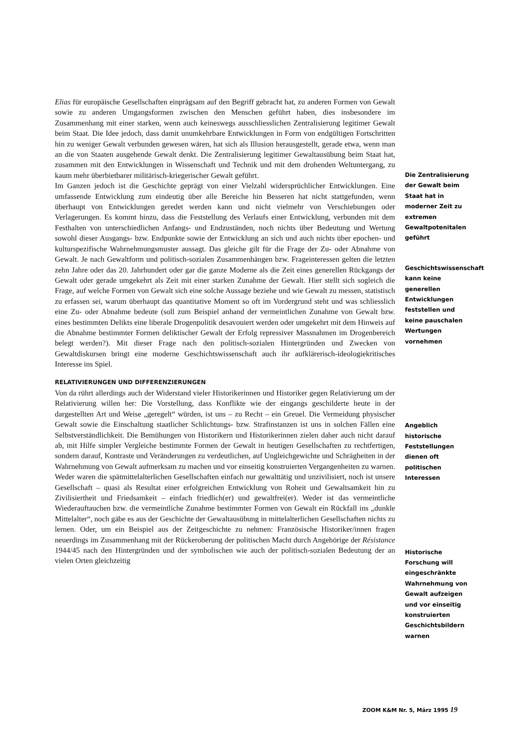Elias für europäische Gesellschaften einprägsam auf den Begriff gebracht hat, zu anderen Formen von Gewalt sowie zu anderen Umgangsformen zwischen den Menschen geführt haben, dies insbesondere im Zusammenhang mit einer starken, wenn auch keineswegs ausschliesslichen Zentralisierung legitimer Gewalt beim Staat. Die Idee jedoch, dass damit unumkehrbare Entwicklungen in Form von endgültigen Fortschritten hin zu weniger Gewalt verbunden gewesen wären, hat sich als Illusion herausgestellt, gerade etwa, wenn man an die von Staaten ausgehende Gewalt denkt. Die Zentralisierung legitimer Gewaltausübung beim Staat hat, zusammen mit den Entwicklungen in Wissenschaft und Technik und mit dem drohenden Weltuntergang, zu kaum mehr überbietbarer militärisch-kriegerischer Gewalt geführt.
Im Ganzen jedoch ist die Geschichte geprägt von einer Vielzahl widersprüchlicher Entwicklungen. Eine umfassende Entwicklung zum eindeutig über alle Bereiche hin Besseren hat nicht stattgefunden, wenn überhaupt von Entwicklungen geredet werden kann und nicht vielmehr von Verschiebungen oder Verlagerungen. Es kommt hinzu, dass die Feststellung des Verlaufs einer Entwicklung, verbunden mit dem Festhalten von unterschiedlichen Anfangs- und Endzuständen, noch nichts über Bedeutung und Wertung sowohl dieser Ausgangs- bzw. Endpunkte sowie der Entwicklung an sich und auch nichts über epochen- und kulturspezifische Wahrnehmungsmuster aussagt. Das gleiche gilt für die Frage der Zu- oder Abnahme von Gewalt. Je nach Gewaltform und politisch-sozialen Zusammenhängen bzw. Frageinteressen gelten die letzten zehn Jahre oder das 20. Jahrhundert oder gar die ganze Moderne als die Zeit eines generellen Rückgangs der Gewalt oder gerade umgekehrt als Zeit mit einer starken Zunahme der Gewalt. Hier stellt sich sogleich die Frage, auf welche Formen von Gewalt sich eine solche Aussage beziehe und wie Gewalt zu messen, statistisch zu erfassen sei, warum überhaupt das quantitative Moment so oft im Vordergrund steht und was schliesslich eine Zu- oder Abnahme bedeute (soll zum Beispiel anhand der vermeintlichen Zunahme von Gewalt bzw. eines bestimmten Delikts eine liberale Drogenpolitik desavouiert werden oder umgekehrt mit dem Hinweis auf die Abnahme bestimmter Formen deliktischer Gewalt der Erfolg repressiver Massnahmen im Drogenbereich belegt werden?). Mit dieser Frage nach den politisch-sozialen Hintergründen und Zwecken von Gewaltdiskursen bringt eine moderne Geschichtswissenschaft auch ihr aufklärerisch-ideologiekritisches Interesse ins Spiel.
RELATIVIERUNGEN UND DIFFERENZIERUNGEN
Von da rührt allerdings auch der Widerstand vieler Historikerinnen und Historiker gegen Relativierung um der Relativierung willen her: Die Vorstellung, dass Konflikte wie der eingangs geschilderte heute in der dargestellten Art und Weise „geregelt“ würden, ist uns – zu Recht – ein Greuel. Die Vermeidung physischer Gewalt sowie die Einschaltung staatlicher Schlichtungs- bzw. Strafinstanzen ist uns in solchen Fällen eine Selbstverständlichkeit. Die Bemühungen von Historikern und Historikerinnen zielen daher auch nicht darauf ab, mit Hilfe simpler Vergleiche bestimmte Formen der Gewalt in heutigen Gesellschaften zu rechtfertigen, sondern darauf, Kontraste und Veränderungen zu verdeutlichen, auf Ungleichgewichte und Schrägheiten in der Wahrnehmung von Gewalt aufmerksam zu machen und vor einseitig konstruierten Vergangenheiten zu warnen. Weder waren die spätmittelalterlichen Gesellschaften einfach nur gewalttätig und unzivilisiert, noch ist unsere Gesellschaft – quasi als Resultat einer erfolgreichen Entwicklung von Roheit und Gewaltsamkeit hin zu Zivilisiertheit und Friedsamkeit – einfach friedlich(er) und gewaltfrei(er). Weder ist das vermeintliche Wiederauftauchen bzw. die vermeintliche Zunahme bestimmter Formen von Gewalt ein Rückfall ins „dunkle Mittelalter“, noch gäbe es aus der Geschichte der Gewaltausübung in mittelalterlichen Gesellschaften nichts zu lernen. Oder, um ein Beispiel aus der Zeitgeschichte zu nehmen: Französische Historiker/innen fragen neuerdings im Zusammenhang mit der Rückeroberung der politischen Macht durch Angehörige der Résistance 1944/45 nach den Hintergründen und der symbolischen wie auch der politisch-sozialen Bedeutung der an vielen Orten gleichzeitig
Die Zentralisierung der Gewalt beim Staat hat in moderner Zeit zu extremen Gewaltpotenitalen geführt
Geschichtswissenschaft kann keine generellen Entwicklungen feststellen und keine pauschalen Wertungen vornehmen
Angeblich historische Feststellungen dienen oft politischen Interessen
Historische Forschung will eingeschränkte Wahrnehmung von Gewalt aufzeigen und vor einseitig konstruierten Geschichtsbildern warnen
ZOOM K&M Nr. 5, März 1995 19